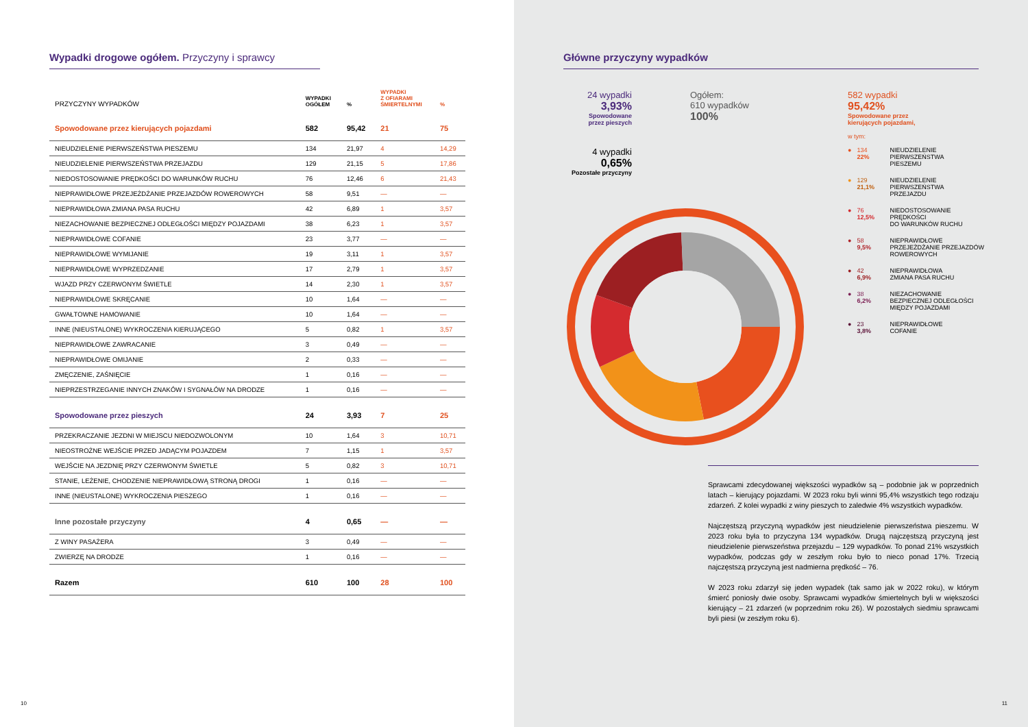Wypadki drogowe ogółem. Przyczyny i sprawcy
| PRZYCZYNY WYPADKÓW | WYPADKI OGÓŁEM | % | WYPADKI Z OFIARAMI ŚMIERTELNYMI | % |
| --- | --- | --- | --- | --- |
| Spowodowane przez kierujących pojazdami | 582 | 95,42 | 21 | 75 |
| NIEUDZIELENIE PIERWSZEŃSTWA PIESZEMU | 134 | 21,97 | 4 | 14,29 |
| NIEUDZIELENIE PIERWSZEŃSTWA PRZEJAZDU | 129 | 21,15 | 5 | 17,86 |
| NIEDOSTOSOWANIE PRĘDKOŚCI DO WARUNKÓW RUCHU | 76 | 12,46 | 6 | 21,43 |
| NIEPRAWIDŁOWE PRZEJEŻDŻANIE PRZEJAZDÓW ROWEROWYCH | 58 | 9,51 | — | — |
| NIEPRAWIDŁOWA ZMIANA PASA RUCHU | 42 | 6,89 | 1 | 3,57 |
| NIEZACHOWANIE BEZPIECZNEJ ODLEGŁOŚCI MIĘDZY POJAZDAMI | 38 | 6,23 | 1 | 3,57 |
| NIEPRAWIDŁOWE COFANIE | 23 | 3,77 | — | — |
| NIEPRAWIDŁOWE WYMIJANIE | 19 | 3,11 | 1 | 3,57 |
| NIEPRAWIDŁOWE WYPRZEDZANIE | 17 | 2,79 | 1 | 3,57 |
| WJAZD PRZY CZERWONYM ŚWIETLE | 14 | 2,30 | 1 | 3,57 |
| NIEPRAWIDŁOWE SKRĘCANIE | 10 | 1,64 | — | — |
| GWAŁTOWNE HAMOWANIE | 10 | 1,64 | — | — |
| INNE (NIEUSTALONE) WYKROCZENIA KIERUJĄCEGO | 5 | 0,82 | 1 | 3,57 |
| NIEPRAWIDŁOWE ZAWRACANIE | 3 | 0,49 | — | — |
| NIEPRAWIDŁOWE OMIJANIE | 2 | 0,33 | — | — |
| ZMĘCZENIE, ZAŚNIĘCIE | 1 | 0,16 | — | — |
| NIEPRZESTRZEGANIE INNYCH ZNAKÓW I SYGNAŁÓW NA DRODZE | 1 | 0,16 | — | — |
| Spowodowane przez pieszych | 24 | 3,93 | 7 | 25 |
| PRZEKRACZANIE JEZDNI W MIEJSCU NIEDOZWOLONYM | 10 | 1,64 | 3 | 10,71 |
| NIEOSTROŻNE WEJŚCIE PRZED JADĄCYM POJAZDEM | 7 | 1,15 | 1 | 3,57 |
| WEJŚCIE NA JEZDNIĘ PRZY CZERWONYM ŚWIETLE | 5 | 0,82 | 3 | 10,71 |
| STANIE, LEŻENIE, CHODZENIE NIEPRAWIDŁOWĄ STRONĄ DROGI | 1 | 0,16 | — | — |
| INNE (NIEUSTALONE) WYKROCZENIA PIESZEGO | 1 | 0,16 | — | — |
| Inne pozostałe przyczyny | 4 | 0,65 | — | — |
| Z WINY PASAŻERA | 3 | 0,49 | — | — |
| ZWIERZĘ NA DRODZE | 1 | 0,16 | — | — |
| Razem | 610 | 100 | 28 | 100 |
10
Główne przyczyny wypadków
24 wypadki
3,93%
Spowodowane
przez pieszych
4 wypadki
0,65%
Pozostałe przyczyny
Ogółem:
610 wypadków
100%
582 wypadki
95,42%
Spowodowane przez
kierujących pojazdami,
w tym:
● 134
22% NIEUDZIELENIE
PIERWSZEŃSTWA
PIESZEMU
● 129
21,1% NIEUDZIELENIE
PIERWSZEŃSTWA
PRZEJAZDU
● 76
12,5% NIEDOSTOSOWANIE
PRĘDKOŚCI
DO WARUNKÓW RUCHU
● 58
9,5% NIEPRAWIDŁOWE
PRZEJEŻDŻANIE PRZEJAZDÓW
ROWEROWYCH
● 42
6,9% NIEPRAWIDŁOWA
ZMIANA PASA RUCHU
● 38
6,2% NIEZACHOWANIE
BEZPIECZNEJ ODLEGŁOŚCI
MIĘDZY POJAZDAMI
● 23
3,8% NIEPRAWIDŁOWE
COFANIE
Sprawcami zdecydowanej większości wypadków są – podobnie jak w poprzednich latach – kierujący pojazdami. W 2023 roku byli winni 95,4% wszystkich tego rodzaju zdarzeń. Z kolei wypadki z winy pieszych to zaledwie 4% wszystkich wypadków.
Najczęstszą przyczyną wypadków jest nieudzielenie pierwszeństwa pieszemu. W 2023 roku była to przyczyna 134 wypadków. Drugą najczęstszą przyczyną jest nieudzielenie pierwszeństwa przejazdu – 129 wypadków. To ponad 21% wszystkich wypadków, podczas gdy w zeszłym roku było to nieco ponad 17%. Trzecią najczęstszą przyczyną jest nadmierna prędkość – 76.
W 2023 roku zdarzył się jeden wypadek (tak samo jak w 2022 roku), w którym śmierć poniosły dwie osoby. Sprawcami wypadków śmiertelnych byli w większości kierujący – 21 zdarzeń (w poprzednim roku 26). W pozostałych siedmiu sprawcami byli piesi (w zeszłym roku 6).
11